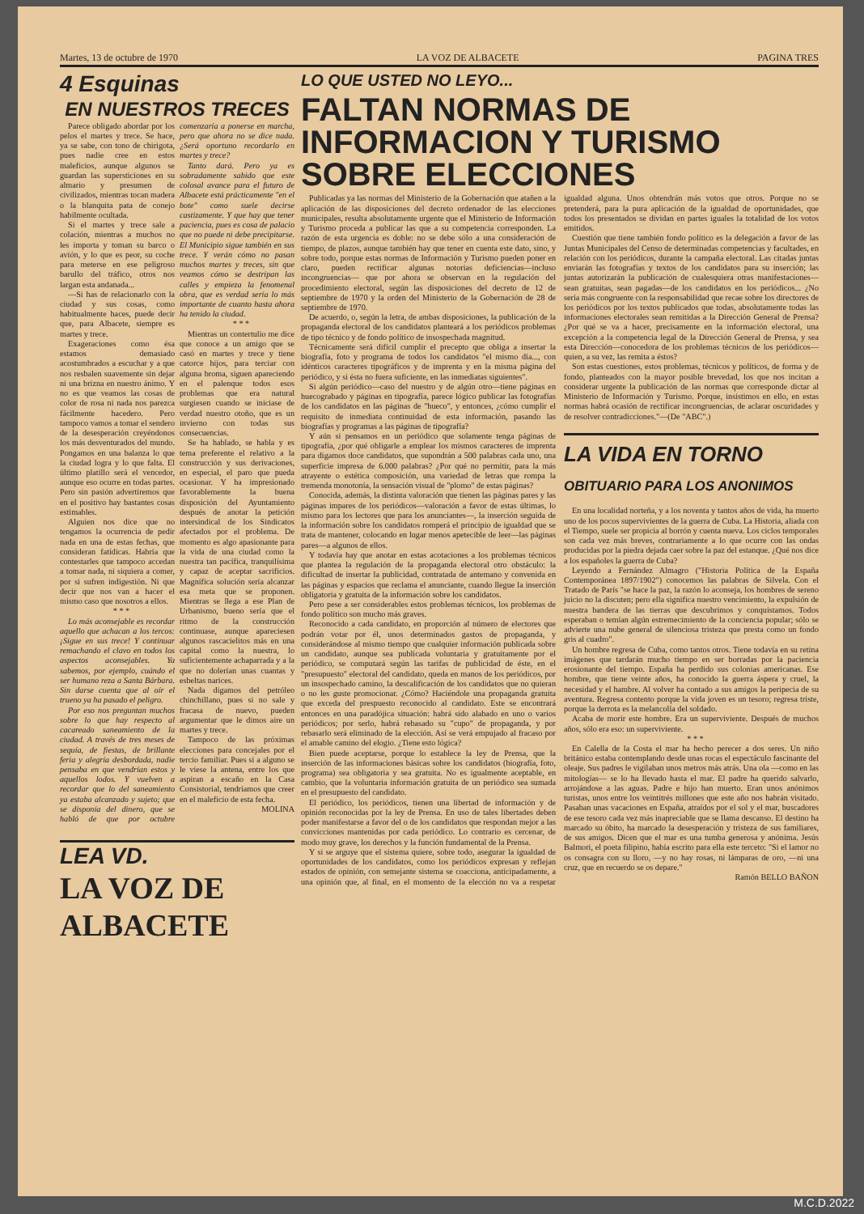Martes, 13 de octubre de 1970 LA VOZ DE ALBACETE PAGINA TRES
4 Esquinas
EN NUESTROS TRECES
Parece obligado abordar por los pelos el martes y trece. Se hace, ya se sabe, con tono de chirigota, pues nadie cree en estos maleficios, aunque algunos se guardan las supersticiones en su almario y presumen de civilizados, mientras tocan madera o la blanquita pata de conejo habilmente ocultada.
Si el martes y trece sale a colación, mientras a muchos no les importa y toman su barco o avión, y lo que es peor, su coche para meterse en ese peligroso barullo del tráfico, otros nos largan esta andanada...
—Si has de relacionarlo con la ciudad y sus cosas, como habitualmente haces, puede decir que, para Albacete, siempre es martes y trece.
Exageraciones como ésa estamos demasiado acostumbrados a escuchar y a que nos resbalen suavemente sin dejar ni una brizna en nuestro ánimo. Y no es que veamos las cosas de color de rosa ni nada nos parezca fácilmente hacedero. Pero tampoco vamos a tomar el sendero de la desesperación creyéndonos los más desventurados del mundo. Pongamos en una balanza lo que la ciudad logra y lo que falta. El último platillo será el vencedor, aunque eso ocurre en todas partes. Pero sin pasión advertiremos que en el positivo hay bastantes cosas estimables.
Alguien nos dice que no tengamos la ocurrencia de pedir nada en una de estas fechas, que consideran fatídicas. Habría que contestarles que tampoco accedan a tomar nada, ni siquiera a comer, por si sufren indigestión. Ni que decir que nos van a hacer el mismo caso que nosotros a ellos.
* * *
Lo más aconsejable es recordar aquello que achacan a los tercos: ¡Sigue en sus trece! Y continuar remachando el clavo en todos los aspectos aconsejables. Ya sabemos, por ejemplo, cuándo el ser humano reza a Santa Bárbara. Sin darse cuenta que al oír el trueno ya ha pasado el peligro.
Por eso nos preguntan muchos sobre lo que hay respecto al cacareado saneamiento de la ciudad. A través de tres meses de sequía, de fiestas, de brillante feria y alegría desbordada, nadie pensaba en que vendrían estos y aquellos lodos. Y vuelven a recordar que lo del saneamiento ya estaba alcanzado y sujeto; que se disponía del dinero, que se habló de que por octubre comenzaría a ponerse en marcha, pero que ahora no se dice nada. ¿Será oportuno recordarlo en martes y trece?
Tanto dará. Pero ya es sobradamente sabido que este colosal avance para el futuro de Albacete está prácticamente "en el bote" como suele decirse castizamente. Y que hay que tener paciencia, pues es cosa de palacio que no puede ni debe precipitarse. El Municipio sigue también en sus trece. Y verán cómo no pasan muchos martes y treces, sin que veamos cómo se destripan las calles y empieza la fenomenal obra, que es verdad sería lo más importante de cuanto hasta ahora ha tenido la ciudad.
* * *
Mientras un contertulio me dice que conoce a un amigo que se casó en martes y trece y tiene catorce hijos, para terciar con alguna broma, siguen apareciendo en el palenque todos esos problemas que era natural surgiesen cuando se iniciase de verdad nuestro otoño, que es un invierno con todas sus consecuencias.
Se ha hablado, se habla y es tema preferente el relativo a la construcción y sus derivaciones, en especial, el paro que pueda ocasionar. Y ha impresionado favorablemente la buena disposición del Ayuntamiento después de anotar la petición intersindical de los Sindicatos afectados por el problema. De momento es algo apasionante para la vida de una ciudad como la nuestra tan pacífica, tranquilísima y capaz de aceptar sacrificios. Magnífica solución sería alcanzar esa meta que se proponen. Mientras se llega a ese Plan de Urbanismo, bueno sería que el ritmo de la construcción continuase, aunque apareciesen algunos rascacielitos más en una capital como la nuestra, lo suficientemente achaparrada y a la que no dolerían unas cuantas y esbeltas narices.
Nada digamos del petróleo chinchillano, pues si no sale y fracasa de nuevo, pueden argumentar que le dimos aire un martes y trece.
Tampoco de las próximas elecciones para concejales por el tercio familiar. Pues si a alguno se le viese la antena, entre los que aspiran a escaño en la Casa Consistorial, tendríamos que creer en el maleficio de esta fecha.
MOLINA
LEA VD.
LA VOZ DE ALBACETE
LO QUE USTED NO LEYO...
FALTAN NORMAS DE INFORMACION Y TURISMO SOBRE ELECCIONES
Publicadas ya las normas del Ministerio de la Gobernación que atañen a la aplicación de las disposiciones del decreto ordenador de las elecciones municipales, resulta absolutamente urgente que el Ministerio de Información y Turismo proceda a publicar las que a su competencia corresponden. La razón de esta urgencia es doble: no se debe sólo a una consideración de tiempo, de plazos, aunque también hay que tener en cuenta este dato, sino, y sobre todo, porque estas normas de Información y Turismo pueden poner en claro, pueden rectificar algunas notorias deficiencias—incluso incongruencias— que por ahora se observan en la regulación del procedimiento electoral, según las disposiciones del decreto de 12 de septiembre de 1970 y la orden del Ministerio de la Gobernación de 28 de septiembre de 1970.
De acuerdo, o, según la letra, de ambas disposiciones, la publicación de la propaganda electoral de los candidatos planteará a los periódicos problemas de tipo técnico y de fondo político de insospechada magnitud.
Técnicamente será difícil cumplir el precepto que obliga a insertar la biografía, foto y programa de todos los candidatos "el mismo día..., con idénticos caracteres tipográficos y de imprenta y en la misma página del periódico, y si ésta no fuera suficiente, en las inmediatas siguientes".
Si algún periódico—caso del nuestro y de algún otro—tiene páginas en huecograbado y páginas en tipografía, parece lógico publicar las fotografías de los candidatos en las páginas de "hueco", y entonces, ¿cómo cumplir el requisito de inmediata continuidad de esta información, pasando las biografías y programas a las páginas de tipografía?
Y aún si pensamos en un periódico que solamente tenga páginas de tipografía, ¿por qué obligarle a emplear los mismos caracteres de imprenta para digamos doce candidatos, que supondrán a 500 palabras cada uno, una superficie impresa de 6.000 palabras? ¿Por qué no permitir, para la más atrayente o estética composición, una variedad de letras que rompa la tremenda monotonía, la sensación visual de "plomo" de estas páginas?
Conocida, además, la distinta valoración que tienen las páginas pares y las páginas impares de los periódicos—valoración a favor de estas últimas, lo mismo para los lectores que para los anunciantes—, la inserción seguida de la información sobre los candidatos romperá el principio de igualdad que se trata de mantener, colocando en lugar menos apetecible de leer—las páginas pares—a algunos de ellos.
Y todavía hay que anotar en estas acotaciones a los problemas técnicos que plantea la regulación de la propaganda electoral otro obstáculo: la dificultad de insertar la publicidad, contratada de antemano y convenida en las páginas y espacios que reclama el anunciante, cuando llegue la inserción obligatoria y gratuita de la información sobre los candidatos.
Pero pese a ser considerables estos problemas técnicos, los problemas de fondo político son mucho más graves.
Reconocido a cada candidato, en proporción al número de electores que podrán votar por él, unos determinados gastos de propaganda, y considerándose al mismo tiempo que cualquier información publicada sobre un candidato, aunque sea publicada voluntaria y gratuitamente por el periódico, se computará según las tarifas de publicidad de éste, en el "presupuesto" electoral del candidato, queda en manos de los periódicos, por un insospechado camino, la descalificación de los candidatos que no quieran o no les guste promocionar. ¿Cómo? Haciéndole una propaganda gratuita que exceda del prespuesto reconocido al candidato. Este se encontrará entonces en una paradójica situación: habrá sido alabado en uno o varios periódicos; por serlo, habrá rebasado su "cupo" de propaganda, y por rebasarlo será eliminado de la elección. Así se verá empujado al fracaso por el amable camino del elogio. ¿Tiene esto lógica?
Bien puede aceptarse, porque lo establece la ley de Prensa, que la inserción de las informaciones básicas sobre los candidatos (biografía, foto, programa) sea obligatoria y sea gratuita. No es igualmente aceptable, en cambio, que la voluntaria información gratuita de un periódico sea sumada en el presupuesto del candidato.
El periódico, los periódicos, tienen una libertad de información y de opinión reconocidas por la ley de Prensa. En uso de tales libertades deben poder manifestarse a favor del o de los candidatos que respondan mejor a las convicciones mantenidas por cada periódico. Lo contrario es cercenar, de modo muy grave, los derechos y la función fundamental de la Prensa.
Y si se arguye que el sistema quiere, sobre todo, asegurar la igualdad de oportunidades de los candidatos, como los periódicos expresan y reflejan estados de opinión, con semejante sistema se coacciona, anticipadamente, a una opinión que, al final, en el momento de la elección no va a respetar igualdad alguna. Unos obtendrán más votos que otros. Porque no se pretenderá, para la pura aplicación de la igualdad de oportunidades, que todos los presentados se dividan en partes iguales la totalidad de los votos emitidos.
Cuestión que tiene también fondo político es la delegación a favor de las Juntas Municipales del Censo de determinadas competencias y facultades, en relación con los periódicos, durante la campaña electoral. Las citadas juntas enviarán las fotografías y textos de los candidatos para su inserción; las juntas autorizarán la publicación de cualesquiera otras manifestaciones—sean gratuitas, sean pagadas—de los candidatos en los periódicos... ¿No sería más congruente con la responsabilidad que recae sobre los directores de los periódicos por los textos publicados que todas, absolutamente todas las informaciones electorales sean remitidas a la Dirección General de Prensa? ¿Por qué se va a hacer, precisamente en la información electoral, una excepción a la competencia legal de la Dirección General de Prensa, y sea esta Dirección—conocedora de los problemas técnicos de los periódicos—quien, a su vez, las remita a éstos?
Son estas cuestiones, estos problemas, técnicos y políticos, de forma y de fondo, planteados con la mayor posible brevedad, los que nos incitan a considerar urgente la publicación de las normas que corresponde dictar al Ministerio de Información y Turismo. Porque, insistimos en ello, en estas normas habrá ocasión de rectificar incongruencias, de aclarar oscuridades y de resolver contradicciones."—(De "ABC".)
LA VIDA EN TORNO
OBITUARIO PARA LOS ANONIMOS
En una localidad norteña, y a los noventa y tantos años de vida, ha muerto uno de los pocos supervivientes de la guerra de Cuba. La Historia, aliada con el Tiempo, suele ser propicia al borrón y cuenta nueva. Los ciclos temporales son cada vez más breves, contrariamente a lo que ocurre con las ondas producidas por la piedra dejada caer sobre la paz del estanque. ¿Qué nos dice a los españoles la guerra de Cuba?
Leyendo a Fernández Almagro ("Historia Política de la España Contemporánea 1897/1902") conocemos las palabras de Silvela. Con el Tratado de París "se hace la paz, la razón lo aconseja, los hombres de sereno juicio no la discuten; pero ella significa nuestro vencimiento, la expulsión de nuestra bandera de las tierras que descubrimos y conquistamos. Todos esperaban o temían algún estremecimiento de la conciencia popular; sólo se advierte una nube general de silenciosa tristeza que presta como un fondo gris al cuadro".
Un hombre regresa de Cuba, como tantos otros. Tiene todavía en su retina imágenes que tardarán mucho tiempo en ser borradas por la paciencia erosionante del tiempo. España ha perdido sus colonias americanas. Ese hombre, que tiene veinte años, ha conocido la guerra áspera y cruel, la necesidad y el hambre. Al volver ha contado a sus amigos la peripecia de su aventura. Regresa contento porque la vida joven es un tesoro; regresa triste, porque la derrota es la melancolía del soldado.
Acaba de morir este hombre. Era un superviviente. Después de muchos años, sólo era eso: un superviviente.
* * *
En Calella de la Costa el mar ha hecho perecer a dos seres. Un niño británico estaba contemplando desde unas rocas el espectáculo fascinante del oleaje. Sus padres le vigilaban unos metros más atrás. Una ola —como en las mitologías— se lo ha llevado hasta el mar. El padre ha querido salvarlo, arrojándose a las aguas. Padre e hijo han muerto. Eran unos anónimos turistas, unos entre los veintitrés millones que este año nos habrán visitado. Pasaban unas vacaciones en España, atraídos por el sol y el mar, buscadores de ese tesoro cada vez más inapreciable que se llama descanso. El destino ha marcado su óbito, ha marcado la desesperación y tristeza de sus familiares, de sus amigos. Dicen que el mar es una tumba generosa y anónima. Jesús Balmori, el poeta filipino, había escrito para ella este terceto: "Si el lamor no os consagra con su lloro, —y no hay rosas, ni lámparas de oro, —ni una cruz, que en recuerdo se os depare."
Ramón BELLO BAÑON
M.C.D.2022